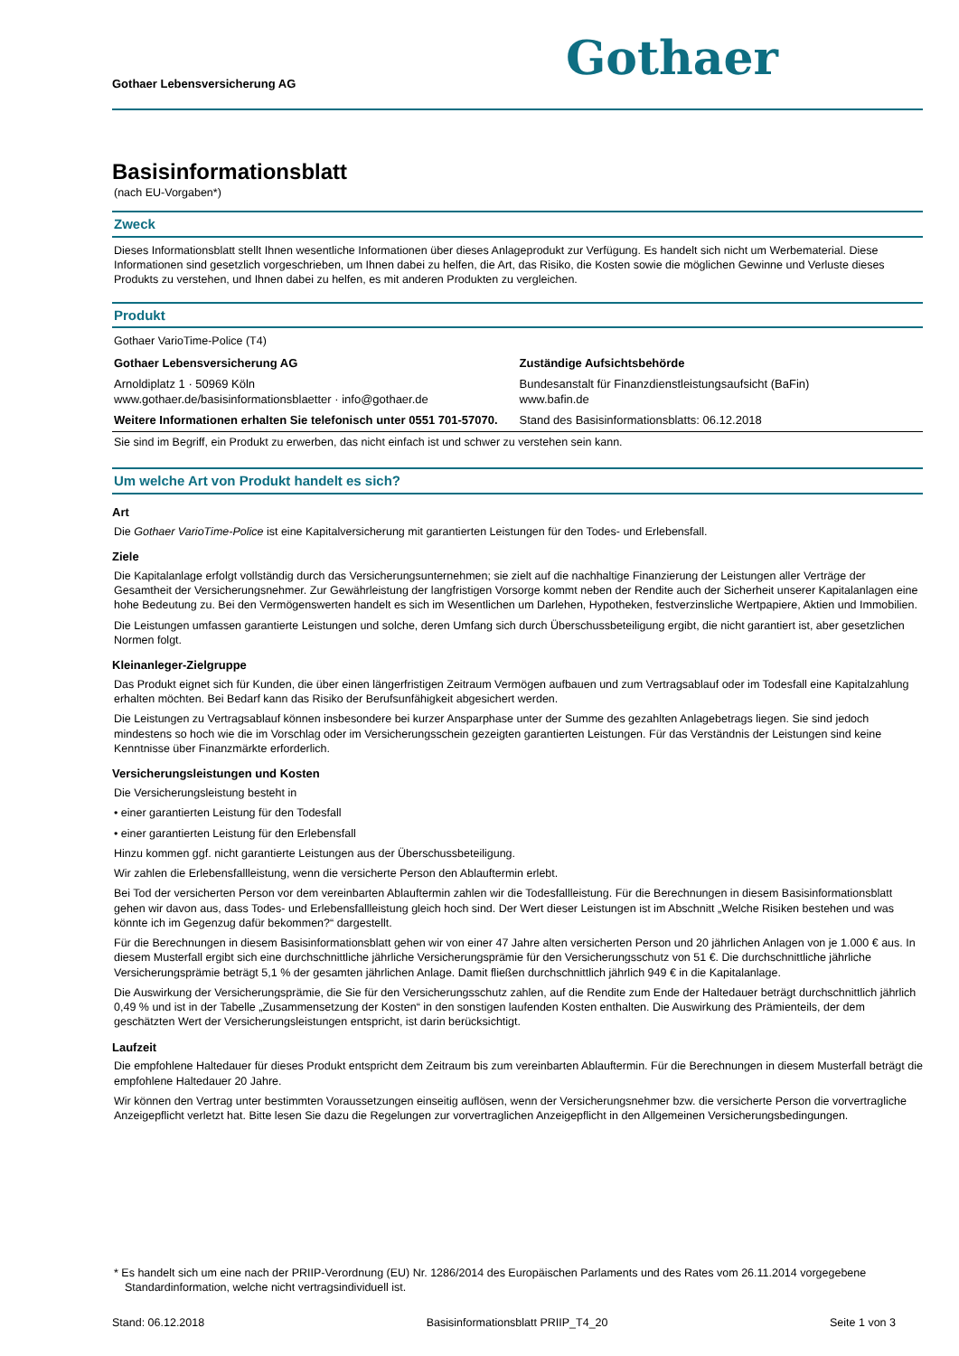Gothaer Lebensversicherung AG
Gothaer
Basisinformationsblatt
(nach EU-Vorgaben*)
Zweck
Dieses Informationsblatt stellt Ihnen wesentliche Informationen über dieses Anlageprodukt zur Verfügung. Es handelt sich nicht um Werbematerial. Diese Informationen sind gesetzlich vorgeschrieben, um Ihnen dabei zu helfen, die Art, das Risiko, die Kosten sowie die möglichen Gewinne und Verluste dieses Produkts zu verstehen, und Ihnen dabei zu helfen, es mit anderen Produkten zu vergleichen.
Produkt
Gothaer VarioTime-Police (T4)
| Gothaer Lebensversicherung AG | Zuständige Aufsichtsbehörde |
| Arnoldiplatz 1 · 50969 Köln www.gothaer.de/basisinformationsblaetter · info@gothaer.de | Bundesanstalt für Finanzdienstleistungsaufsicht (BaFin) www.bafin.de |
| Weitere Informationen erhalten Sie telefonisch unter 0551 701-57070. | Stand des Basisinformationsblatts: 06.12.2018 |
Sie sind im Begriff, ein Produkt zu erwerben, das nicht einfach ist und schwer zu verstehen sein kann.
Um welche Art von Produkt handelt es sich?
Art
Die Gothaer VarioTime-Police ist eine Kapitalversicherung mit garantierten Leistungen für den Todes- und Erlebensfall.
Ziele
Die Kapitalanlage erfolgt vollständig durch das Versicherungsunternehmen; sie zielt auf die nachhaltige Finanzierung der Leistungen aller Verträge der Gesamtheit der Versicherungsnehmer. Zur Gewährleistung der langfristigen Vorsorge kommt neben der Rendite auch der Sicherheit unserer Kapitalanlagen eine hohe Bedeutung zu. Bei den Vermögenswerten handelt es sich im Wesentlichen um Darlehen, Hypotheken, festverzinsliche Wertpapiere, Aktien und Immobilien.
Die Leistungen umfassen garantierte Leistungen und solche, deren Umfang sich durch Überschussbeteiligung ergibt, die nicht garantiert ist, aber gesetzlichen Normen folgt.
Kleinanleger-Zielgruppe
Das Produkt eignet sich für Kunden, die über einen längerfristigen Zeitraum Vermögen aufbauen und zum Vertragsablauf oder im Todesfall eine Kapitalzahlung erhalten möchten. Bei Bedarf kann das Risiko der Berufsunfähigkeit abgesichert werden.
Die Leistungen zu Vertragsablauf können insbesondere bei kurzer Ansparphase unter der Summe des gezahlten Anlagebetrags liegen. Sie sind jedoch mindestens so hoch wie die im Vorschlag oder im Versicherungsschein gezeigten garantierten Leistungen. Für das Verständnis der Leistungen sind keine Kenntnisse über Finanzmärkte erforderlich.
Versicherungsleistungen und Kosten
Die Versicherungsleistung besteht in
• einer garantierten Leistung für den Todesfall
• einer garantierten Leistung für den Erlebensfall
Hinzu kommen ggf. nicht garantierte Leistungen aus der Überschussbeteiligung.
Wir zahlen die Erlebensfallleistung, wenn die versicherte Person den Ablauftermin erlebt.
Bei Tod der versicherten Person vor dem vereinbarten Ablauftermin zahlen wir die Todesfallleistung. Für die Berechnungen in diesem Basisinformationsblatt gehen wir davon aus, dass Todes- und Erlebensfallleistung gleich hoch sind. Der Wert dieser Leistungen ist im Abschnitt „Welche Risiken bestehen und was könnte ich im Gegenzug dafür bekommen?“ dargestellt.
Für die Berechnungen in diesem Basisinformationsblatt gehen wir von einer 47 Jahre alten versicherten Person und 20 jährlichen Anlagen von je 1.000 € aus. In diesem Musterfall ergibt sich eine durchschnittliche jährliche Versicherungsprämie für den Versicherungsschutz von 51 €. Die durchschnittliche jährliche Versicherungsprämie beträgt 5,1 % der gesamten jährlichen Anlage. Damit fließen durchschnittlich jährlich 949 € in die Kapitalanlage.
Die Auswirkung der Versicherungsprämie, die Sie für den Versicherungsschutz zahlen, auf die Rendite zum Ende der Haltedauer beträgt durchschnittlich jährlich 0,49 % und ist in der Tabelle „Zusammensetzung der Kosten“ in den sonstigen laufenden Kosten enthalten. Die Auswirkung des Prämienteils, der dem geschätzten Wert der Versicherungsleistungen entspricht, ist darin berücksichtigt.
Laufzeit
Die empfohlene Haltedauer für dieses Produkt entspricht dem Zeitraum bis zum vereinbarten Ablauftermin. Für die Berechnungen in diesem Musterfall beträgt die empfohlene Haltedauer 20 Jahre.
Wir können den Vertrag unter bestimmten Voraussetzungen einseitig auflösen, wenn der Versicherungsnehmer bzw. die versicherte Person die vorvertragliche Anzeigepflicht verletzt hat. Bitte lesen Sie dazu die Regelungen zur vorvertraglichen Anzeigepflicht in den Allgemeinen Versicherungsbedingungen.
* Es handelt sich um eine nach der PRIIP-Verordnung (EU) Nr. 1286/2014 des Europäischen Parlaments und des Rates vom 26.11.2014 vorgegebene Standardinformation, welche nicht vertragsindividuell ist.
Stand: 06.12.2018 Basisinformationsblatt PRIIP_T4_20 Seite 1 von 3